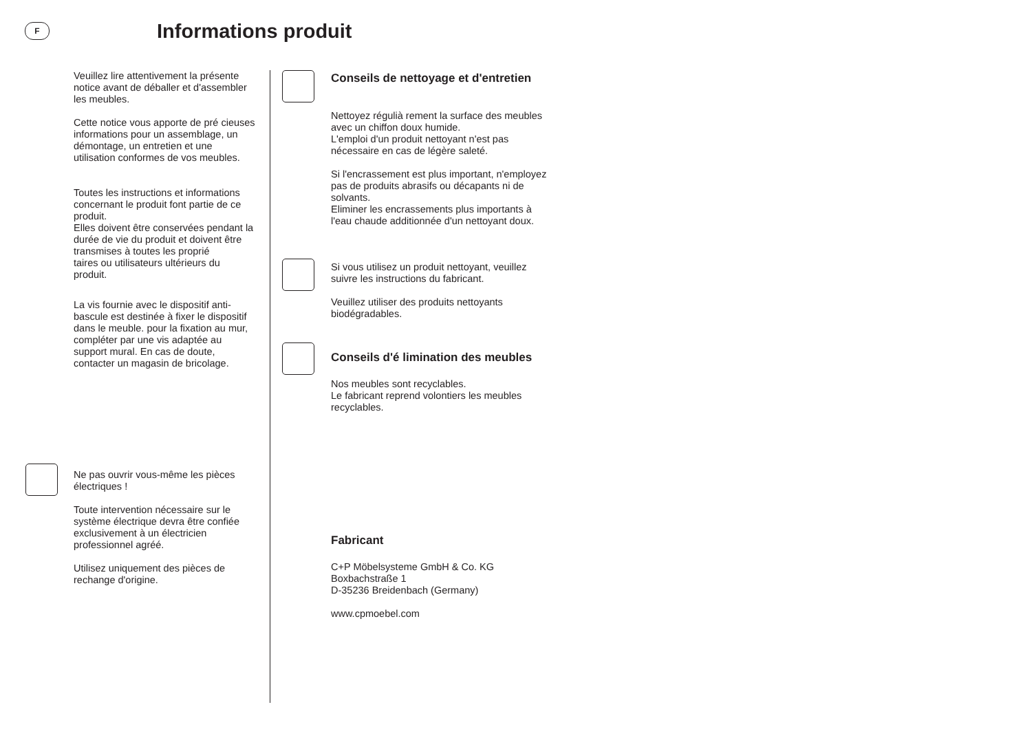F
Informations produit
Veuillez lire attentivement la présente notice avant de déballer et d'assembler les meubles.
Cette notice vous apporte de pré cieuses informations pour un assemblage, un démontage, un entretien et une utilisation conformes de vos meubles.
Toutes les instructions et informations concernant le produit font partie de ce produit.
Elles doivent être conservées pendant la durée de vie du produit et doivent être transmises à toutes les proprié
taires ou utilisateurs ultérieurs du produit.
La vis fournie avec le dispositif anti-bascule est destinée à fixer le dispositif dans le meuble. pour la fixation au mur, compléter par une vis adaptée au support mural. En cas de doute, contacter un magasin de bricolage.
Ne pas ouvrir vous-même les pièces électriques !
Toute intervention nécessaire sur le système électrique devra être confiée exclusivement à un électricien professionnel agréé.
Utilisez uniquement des pièces de rechange d'origine.
Conseils de nettoyage et d'entretien
Nettoyez régulià rement la surface des meubles avec un chiffon doux humide.
L'emploi d'un produit nettoyant n'est pas nécessaire en cas de légère saleté.
Si l'encrassement est plus important, n'employez pas de produits abrasifs ou décapants ni de solvants.
Eliminer les encrassements plus importants à l'eau chaude additionnée d'un nettoyant doux.
Si vous utilisez un produit nettoyant, veuillez suivre les instructions du fabricant.
Veuillez utiliser des produits nettoyants biodégradables.
Conseils d'é limination des meubles
Nos meubles sont recyclables.
Le fabricant reprend volontiers les meubles recyclables.
Fabricant
C+P Möbelsysteme GmbH & Co. KG
Boxbachstraße 1
D-35236 Breidenbach (Germany)
www.cpmoebel.com